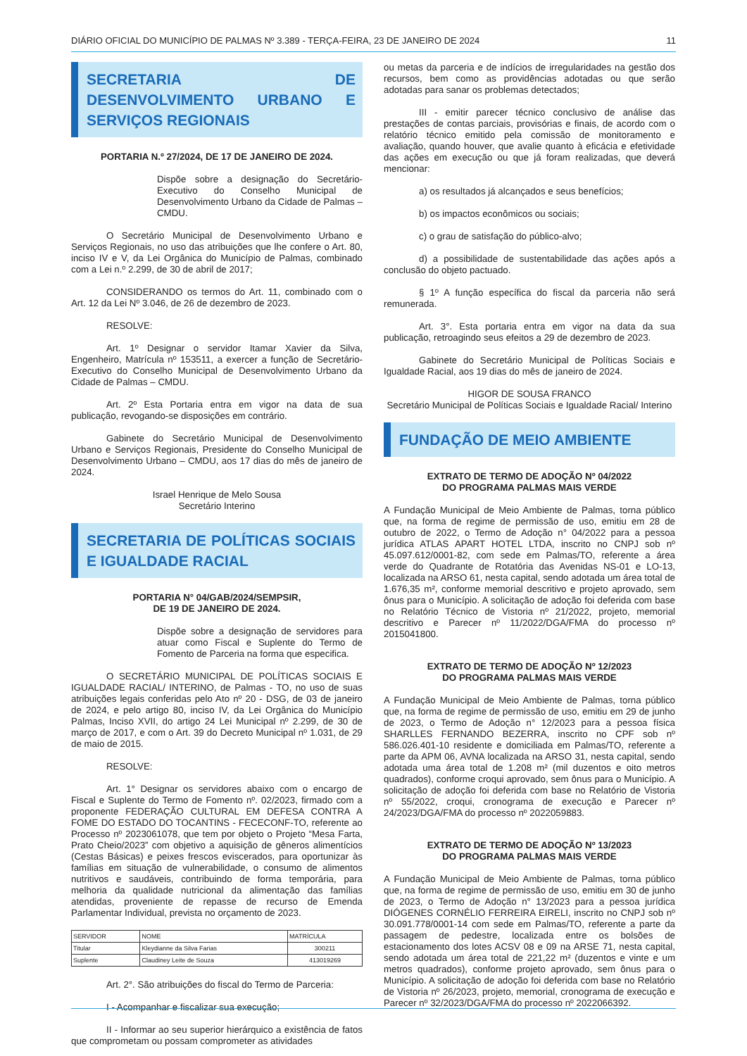DIÁRIO OFICIAL DO MUNICÍPIO DE PALMAS Nº 3.389 - TERÇA-FEIRA, 23 DE JANEIRO DE 2024 11
SECRETARIA DE DESENVOLVIMENTO URBANO E SERVIÇOS REGIONAIS
PORTARIA N.º 27/2024, DE 17 DE JANEIRO DE 2024.
Dispõe sobre a designação do Secretário-Executivo do Conselho Municipal de Desenvolvimento Urbano da Cidade de Palmas – CMDU.
O Secretário Municipal de Desenvolvimento Urbano e Serviços Regionais, no uso das atribuições que lhe confere o Art. 80, inciso IV e V, da Lei Orgânica do Município de Palmas, combinado com a Lei n.º 2.299, de 30 de abril de 2017;
CONSIDERANDO os termos do Art. 11, combinado com o Art. 12 da Lei Nº 3.046, de 26 de dezembro de 2023.
RESOLVE:
Art. 1º Designar o servidor Itamar Xavier da Silva, Engenheiro, Matrícula nº 153511, a exercer a função de Secretário-Executivo do Conselho Municipal de Desenvolvimento Urbano da Cidade de Palmas – CMDU.
Art. 2º Esta Portaria entra em vigor na data de sua publicação, revogando-se disposições em contrário.
Gabinete do Secretário Municipal de Desenvolvimento Urbano e Serviços Regionais, Presidente do Conselho Municipal de Desenvolvimento Urbano – CMDU, aos 17 dias do mês de janeiro de 2024.
Israel Henrique de Melo Sousa
Secretário Interino
SECRETARIA DE POLÍTICAS SOCIAIS E IGUALDADE RACIAL
PORTARIA N° 04/GAB/2024/SEMPSIR,
DE 19 DE JANEIRO DE 2024.
Dispõe sobre a designação de servidores para atuar como Fiscal e Suplente do Termo de Fomento de Parceria na forma que especifica.
O SECRETÁRIO MUNICIPAL DE POLÍTICAS SOCIAIS E IGUALDADE RACIAL/ INTERINO, de Palmas - TO, no uso de suas atribuições legais conferidas pelo Ato nº 20 - DSG, de 03 de janeiro de 2024, e pelo artigo 80, inciso IV, da Lei Orgânica do Município Palmas, Inciso XVII, do artigo 24 Lei Municipal nº 2.299, de 30 de março de 2017, e com o Art. 39 do Decreto Municipal nº 1.031, de 29 de maio de 2015.
RESOLVE:
Art. 1° Designar os servidores abaixo com o encargo de Fiscal e Suplente do Termo de Fomento nº. 02/2023, firmado com a proponente FEDERAÇÃO CULTURAL EM DEFESA CONTRA A FOME DO ESTADO DO TOCANTINS - FECECONF-TO, referente ao Processo nº 2023061078, que tem por objeto o Projeto “Mesa Farta, Prato Cheio/2023” com objetivo a aquisição de gêneros alimentícios (Cestas Básicas) e peixes frescos eviscerados, para oportunizar às famílias em situação de vulnerabilidade, o consumo de alimentos nutritivos e saudáveis, contribuindo de forma temporária, para melhoria da qualidade nutricional da alimentação das famílias atendidas, proveniente de repasse de recurso de Emenda Parlamentar Individual, prevista no orçamento de 2023.
| SERVIDOR | NOME | MATRÍCULA |
| --- | --- | --- |
| Titular | Kleydianne da Silva Farias | 300211 |
| Suplente | Claudiney Leite de Souza | 413019269 |
Art. 2°. São atribuições do fiscal do Termo de Parceria:
I - Acompanhar e fiscalizar sua execução;
II - Informar ao seu superior hierárquico a existência de fatos que comprometam ou possam comprometer as atividades
ou metas da parceria e de indícios de irregularidades na gestão dos recursos, bem como as providências adotadas ou que serão adotadas para sanar os problemas detectados;
III - emitir parecer técnico conclusivo de análise das prestações de contas parciais, provisórias e finais, de acordo com o relatório técnico emitido pela comissão de monitoramento e avaliação, quando houver, que avalie quanto à eficácia e efetividade das ações em execução ou que já foram realizadas, que deverá mencionar:
a) os resultados já alcançados e seus benefícios;
b) os impactos econômicos ou sociais;
c) o grau de satisfação do público-alvo;
d) a possibilidade de sustentabilidade das ações após a conclusão do objeto pactuado.
§ 1º A função específica do fiscal da parceria não será remunerada.
Art. 3°. Esta portaria entra em vigor na data da sua publicação, retroagindo seus efeitos a 29 de dezembro de 2023.
Gabinete do Secretário Municipal de Políticas Sociais e Igualdade Racial, aos 19 dias do mês de janeiro de 2024.
HIGOR DE SOUSA FRANCO
Secretário Municipal de Políticas Sociais e Igualdade Racial/ Interino
FUNDAÇÃO DE MEIO AMBIENTE
EXTRATO DE TERMO DE ADOÇÃO Nº 04/2022
DO PROGRAMA PALMAS MAIS VERDE
A Fundação Municipal de Meio Ambiente de Palmas, torna público que, na forma de regime de permissão de uso, emitiu em 28 de outubro de 2022, o Termo de Adoção n° 04/2022 para a pessoa jurídica ATLAS APART HOTEL LTDA, inscrito no CNPJ sob nº 45.097.612/0001-82, com sede em Palmas/TO, referente a área verde do Quadrante de Rotatória das Avenidas NS-01 e LO-13, localizada na ARSO 61, nesta capital, sendo adotada um área total de 1.676,35 m², conforme memorial descritivo e projeto aprovado, sem ônus para o Município. A solicitação de adoção foi deferida com base no Relatório Técnico de Vistoria nº 21/2022, projeto, memorial descritivo e Parecer nº 11/2022/DGA/FMA do processo nº 2015041800.
EXTRATO DE TERMO DE ADOÇÃO Nº 12/2023
DO PROGRAMA PALMAS MAIS VERDE
A Fundação Municipal de Meio Ambiente de Palmas, torna público que, na forma de regime de permissão de uso, emitiu em 29 de junho de 2023, o Termo de Adoção n° 12/2023 para a pessoa física SHARLLES FERNANDO BEZERRA, inscrito no CPF sob nº 586.026.401-10 residente e domiciliada em Palmas/TO, referente a parte da APM 06, AVNA localizada na ARSO 31, nesta capital, sendo adotada uma área total de 1.208 m² (mil duzentos e oito metros quadrados), conforme croqui aprovado, sem ônus para o Município. A solicitação de adoção foi deferida com base no Relatório de Vistoria nº 55/2022, croqui, cronograma de execução e Parecer nº 24/2023/DGA/FMA do processo nº 2022059883.
EXTRATO DE TERMO DE ADOÇÃO Nº 13/2023
DO PROGRAMA PALMAS MAIS VERDE
A Fundação Municipal de Meio Ambiente de Palmas, torna público que, na forma de regime de permissão de uso, emitiu em 30 de junho de 2023, o Termo de Adoção n° 13/2023 para a pessoa jurídica DIÓGENES CORNÉLIO FERREIRA EIRELI, inscrito no CNPJ sob nº 30.091.778/0001-14 com sede em Palmas/TO, referente a parte da passagem de pedestre, localizada entre os bolsões de estacionamento dos lotes ACSV 08 e 09 na ARSE 71, nesta capital, sendo adotada um área total de 221,22 m² (duzentos e vinte e um metros quadrados), conforme projeto aprovado, sem ônus para o Município. A solicitação de adoção foi deferida com base no Relatório de Vistoria nº 26/2023, projeto, memorial, cronograma de execução e Parecer nº 32/2023/DGA/FMA do processo nº 2022066392.